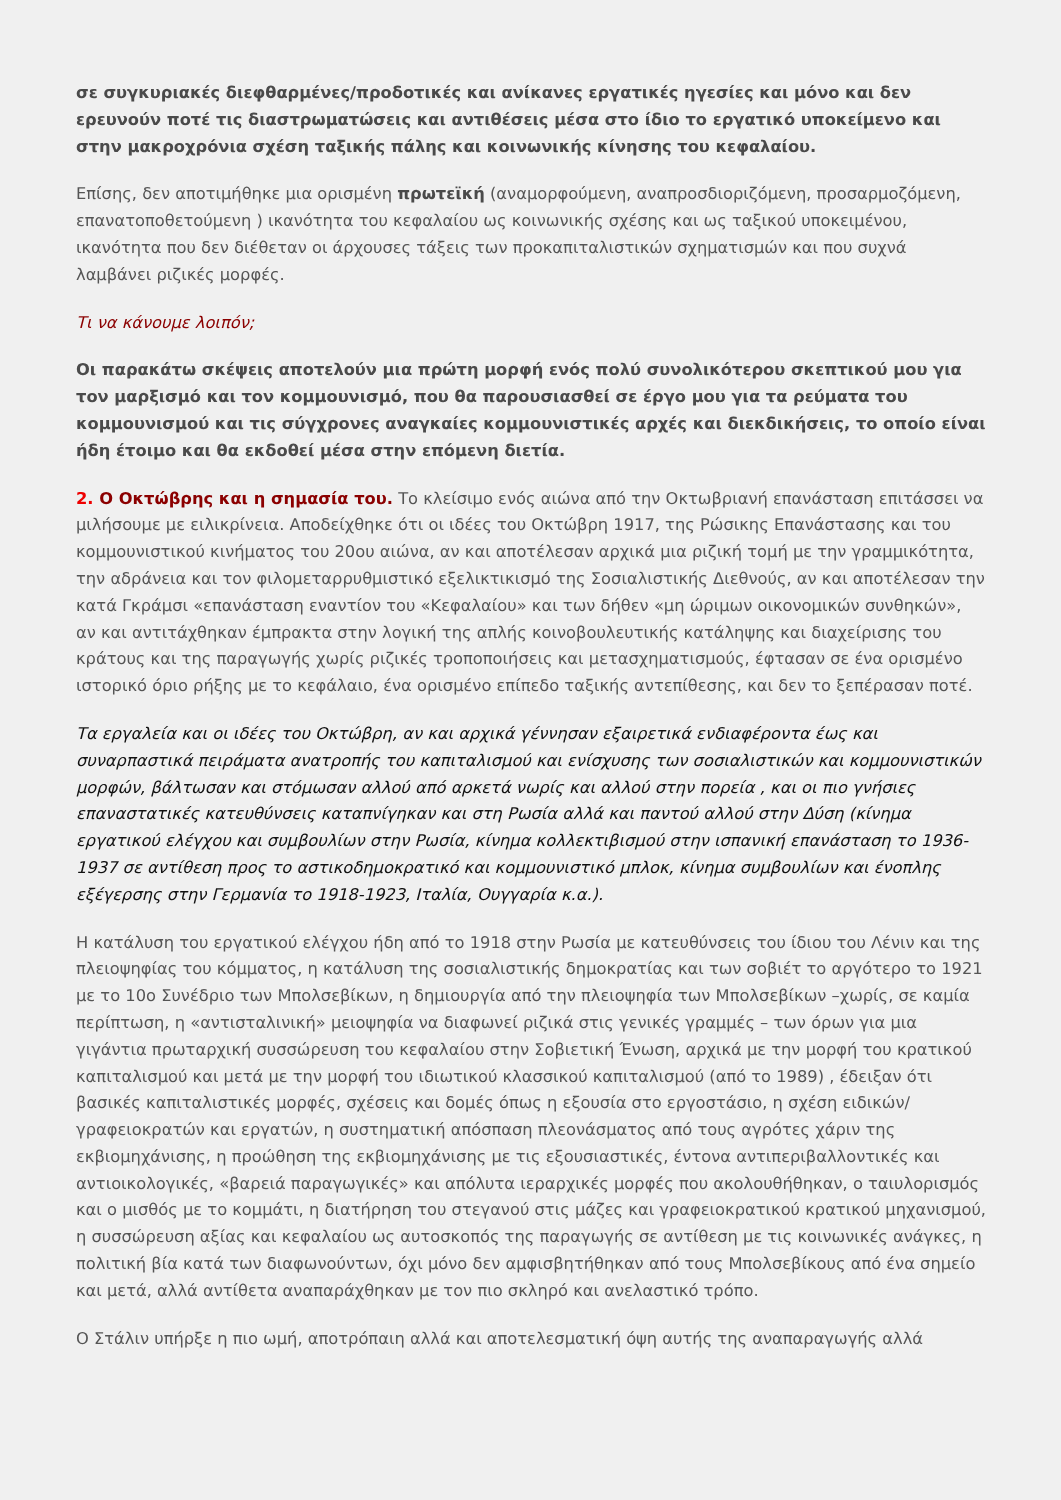σε συγκυριακές διεφθαρμένες/προδοτικές και ανίκανες εργατικές ηγεσίες και μόνο και δεν ερευνούν ποτέ τις διαστρωματώσεις και αντιθέσεις μέσα στο ίδιο το εργατικό υποκείμενο και στην μακροχρόνια σχέση ταξικής πάλης και κοινωνικής κίνησης του κεφαλαίου.
Επίσης, δεν αποτιμήθηκε μια ορισμένη πρωτεϊκή (αναμορφούμενη, αναπροσδιοριζόμενη, προσαρμοζόμενη, επανατοποθετούμενη ) ικανότητα του κεφαλαίου ως κοινωνικής σχέσης και ως ταξικού υποκειμένου, ικανότητα που δεν διέθεταν οι άρχουσες τάξεις των προκαπιταλιστικών σχηματισμών και που συχνά λαμβάνει ριζικές μορφές.
Τι να κάνουμε λοιπόν;
Οι παρακάτω σκέψεις αποτελούν μια πρώτη μορφή ενός πολύ συνολικότερου σκεπτικού μου για τον μαρξισμό και τον κομμουνισμό, που θα παρουσιασθεί σε έργο μου για τα ρεύματα του κομμουνισμού και τις σύγχρονες αναγκαίες κομμουνιστικές αρχές και διεκδικήσεις, το οποίο είναι ήδη έτοιμο και θα εκδοθεί μέσα στην επόμενη διετία.
2. Ο Οκτώβρης και η σημασία του. Το κλείσιμο ενός αιώνα από την Οκτωβριανή επανάσταση επιτάσσει να μιλήσουμε με ειλικρίνεια. Αποδείχθηκε ότι οι ιδέες του Οκτώβρη 1917, της Ρώσικης Επανάστασης και του κομμουνιστικού κινήματος του 20ου αιώνα, αν και αποτέλεσαν αρχικά μια ριζική τομή με την γραμμικότητα, την αδράνεια και τον φιλομεταρρυθμιστικό εξελικτικισμό της Σοσιαλιστικής Διεθνούς, αν και αποτέλεσαν την κατά Γκράμσι «επανάσταση εναντίον του «Κεφαλαίου» και των δήθεν «μη ώριμων οικονομικών συνθηκών», αν και αντιτάχθηκαν έμπρακτα στην λογική της απλής κοινοβουλευτικής κατάληψης και διαχείρισης του κράτους και της παραγωγής χωρίς ριζικές τροποποιήσεις και μετασχηματισμούς, έφτασαν σε ένα ορισμένο ιστορικό όριο ρήξης με το κεφάλαιο, ένα ορισμένο επίπεδο ταξικής αντεπίθεσης, και δεν το ξεπέρασαν ποτέ.
Τα εργαλεία και οι ιδέες του Οκτώβρη, αν και αρχικά γέννησαν εξαιρετικά ενδιαφέροντα έως και συναρπαστικά πειράματα ανατροπής του καπιταλισμού και ενίσχυσης των σοσιαλιστικών και κομμουνιστικών μορφών, βάλτωσαν και στόμωσαν αλλού από αρκετά νωρίς και αλλού στην πορεία , και οι πιο γνήσιες επαναστατικές κατευθύνσεις καταπνίγηκαν και στη Ρωσία αλλά και παντού αλλού στην Δύση (κίνημα εργατικού ελέγχου και συμβουλίων στην Ρωσία, κίνημα κολλεκτιβισμού στην ισπανική επανάσταση το 1936-1937 σε αντίθεση προς το αστικοδημοκρατικό και κομμουνιστικό μπλοκ, κίνημα συμβουλίων και ένοπλης εξέγερσης στην Γερμανία το 1918-1923, Ιταλία, Ουγγαρία κ.α.).
Η κατάλυση του εργατικού ελέγχου ήδη από το 1918 στην Ρωσία με κατευθύνσεις του ίδιου του Λένιν και της πλειοψηφίας του κόμματος, η κατάλυση της σοσιαλιστικής δημοκρατίας και των σοβιέτ το αργότερο το 1921 με το 10ο Συνέδριο των Μπολσεβίκων, η δημιουργία από την πλειοψηφία των Μπολσεβίκων –χωρίς, σε καμία περίπτωση, η «αντισταλινική» μειοψηφία να διαφωνεί ριζικά στις γενικές γραμμές – των όρων για μια γιγάντια πρωταρχική συσσώρευση του κεφαλαίου στην Σοβιετική Ένωση, αρχικά με την μορφή του κρατικού καπιταλισμού και μετά με την μορφή του ιδιωτικού κλασσικού καπιταλισμού (από το 1989) , έδειξαν ότι βασικές καπιταλιστικές μορφές, σχέσεις και δομές όπως η εξουσία στο εργοστάσιο, η σχέση ειδικών/γραφειοκρατών και εργατών, η συστηματική απόσπαση πλεονάσματος από τους αγρότες χάριν της εκβιομηχάνισης, η προώθηση της εκβιομηχάνισης με τις εξουσιαστικές, έντονα αντιπεριβαλλοντικές και αντιοικολογικές, «βαρειά παραγωγικές» και απόλυτα ιεραρχικές μορφές που ακολουθήθηκαν, ο ταιυλορισμός και ο μισθός με το κομμάτι, η διατήρηση του στεγανού στις μάζες και γραφειοκρατικού κρατικού μηχανισμού, η συσσώρευση αξίας και κεφαλαίου ως αυτοσκοπός της παραγωγής σε αντίθεση με τις κοινωνικές ανάγκες, η πολιτική βία κατά των διαφωνούντων, όχι μόνο δεν αμφισβητήθηκαν από τους Μπολσεβίκους από ένα σημείο και μετά, αλλά αντίθετα αναπαράχθηκαν με τον πιο σκληρό και ανελαστικό τρόπο.
Ο Στάλιν υπήρξε η πιο ωμή, αποτρόπαιη αλλά και αποτελεσματική όψη αυτής της αναπαραγωγής αλλά